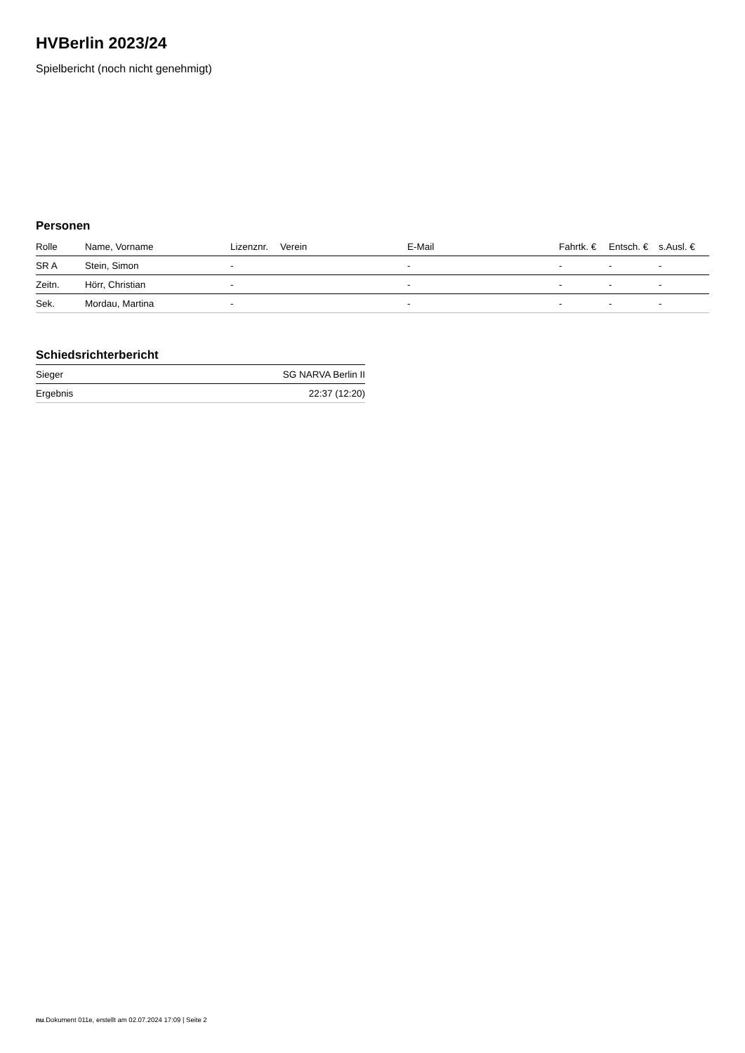HVBerlin 2023/24
Spielbericht (noch nicht genehmigt)
Personen
| Rolle | Name, Vorname | Lizenznr. | Verein | E-Mail | Fahrtk. € | Entsch. € | s.Ausl. € |
| --- | --- | --- | --- | --- | --- | --- | --- |
| SR A | Stein, Simon | - | | - | - | - | - |
| Zeitn. | Hörr, Christian | - | | - | - | - | - |
| Sek. | Mordau, Martina | - | | - | - | - | - |
Schiedsrichterbericht
| Sieger | SG NARVA Berlin II |
| Ergebnis | 22:37 (12:20) |
nu.Dokument 011e, erstellt am 02.07.2024 17:09 | Seite 2